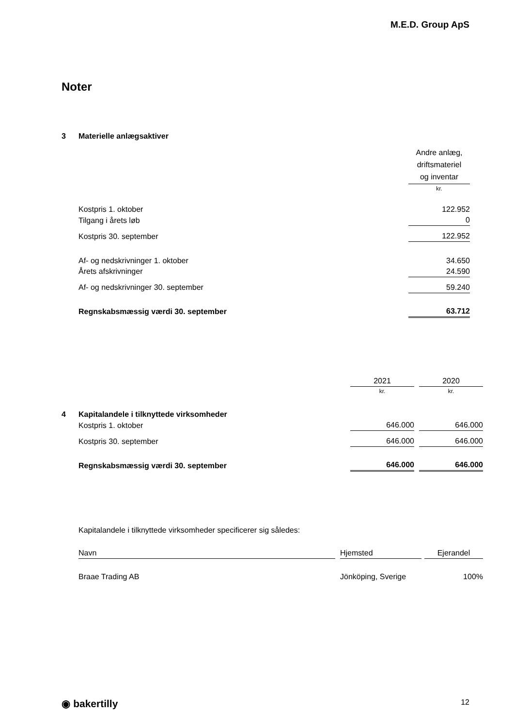M.E.D. Group ApS
Noter
| 3 | Materielle anlægsaktiver | |
| | | Andre anlæg, driftsmateriel og inventar |
| | | kr. |
| | Kostpris 1. oktober | 122.952 |
| | Tilgang i årets løb | 0 |
| | Kostpris 30. september | 122.952 |
| | Af- og nedskrivninger 1. oktober | 34.650 |
| | Årets afskrivninger | 24.590 |
| | Af- og nedskrivninger 30. september | 59.240 |
| | Regnskabsmæssig værdi 30. september | 63.712 |
| | | 2021 | | 2020 |
| | | kr. | | kr. |
| 4 | Kapitalandele i tilknyttede virksomheder | | | |
| | Kostpris 1. oktober | 646.000 | | 646.000 |
| | Kostpris 30. september | 646.000 | | 646.000 |
| | Regnskabsmæssig værdi 30. september | 646.000 | | 646.000 |
Kapitalandele i tilknyttede virksomheder specificerer sig således:
| Navn | | Hjemsted | | Ejerandel |
| Braae Trading AB | | Jönköping, Sverige | | 100% |
◉ bakertilly 12